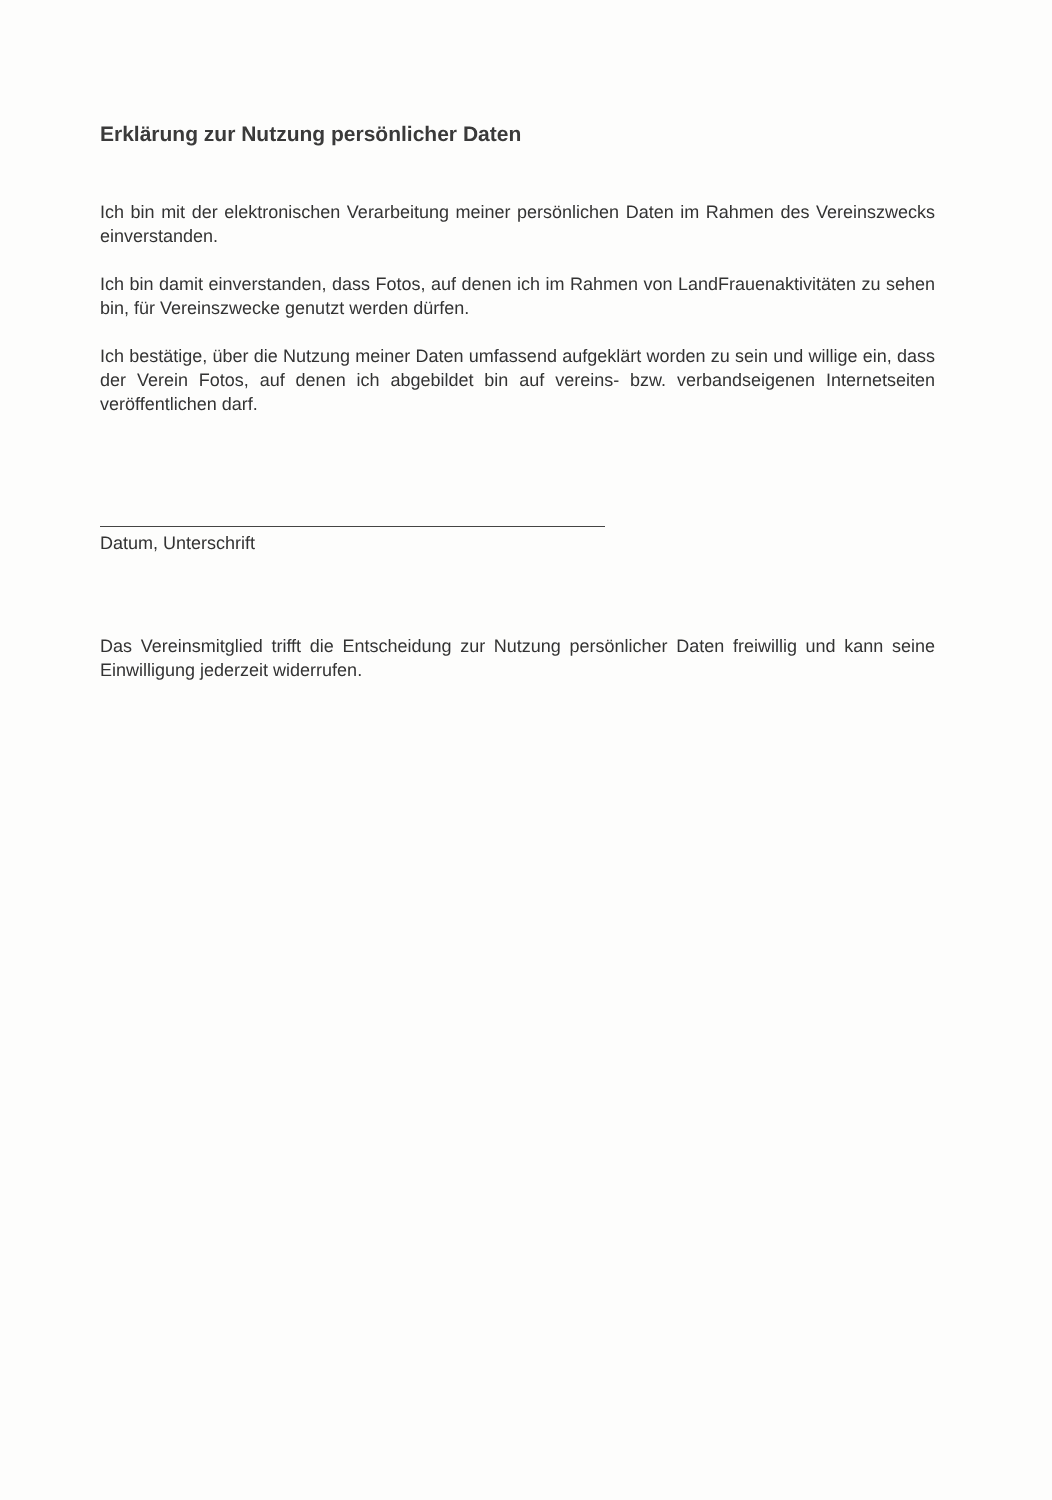Erklärung zur Nutzung persönlicher Daten
Ich bin mit der elektronischen Verarbeitung meiner persönlichen Daten im Rahmen des Vereinszwecks einverstanden.
Ich bin damit einverstanden, dass Fotos, auf denen ich im Rahmen von LandFrauenaktivitäten zu sehen bin, für Vereinszwecke genutzt werden dürfen.
Ich bestätige, über die Nutzung meiner Daten umfassend aufgeklärt worden zu sein und willige ein, dass der Verein Fotos, auf denen ich abgebildet bin auf vereins- bzw. verbandseigenen Internetseiten veröffentlichen darf.
Datum, Unterschrift
Das Vereinsmitglied trifft die Entscheidung zur Nutzung persönlicher Daten freiwillig und kann seine Einwilligung jederzeit widerrufen.